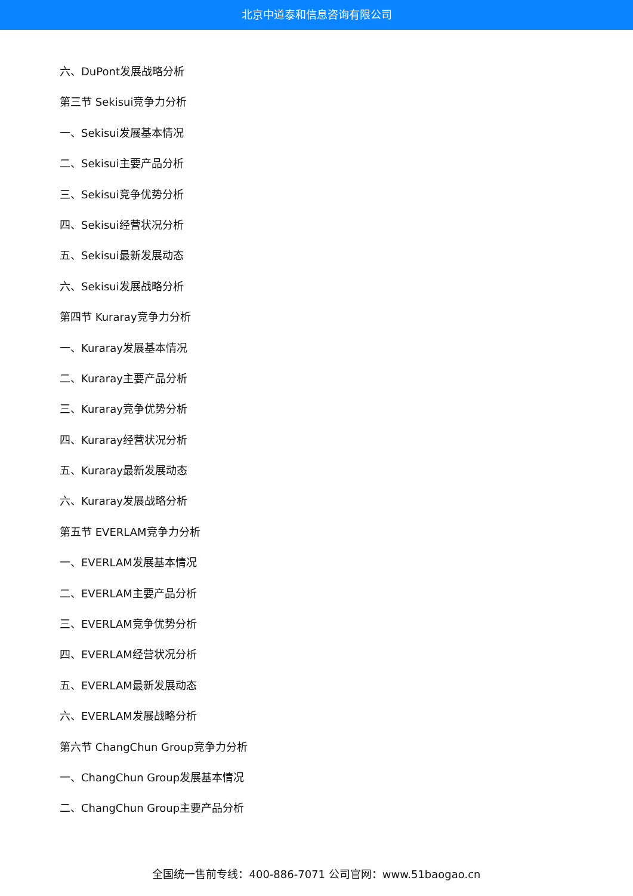北京中道泰和信息咨询有限公司
六、DuPont发展战略分析
第三节 Sekisui竞争力分析
一、Sekisui发展基本情况
二、Sekisui主要产品分析
三、Sekisui竞争优势分析
四、Sekisui经营状况分析
五、Sekisui最新发展动态
六、Sekisui发展战略分析
第四节 Kuraray竞争力分析
一、Kuraray发展基本情况
二、Kuraray主要产品分析
三、Kuraray竞争优势分析
四、Kuraray经营状况分析
五、Kuraray最新发展动态
六、Kuraray发展战略分析
第五节 EVERLAM竞争力分析
一、EVERLAM发展基本情况
二、EVERLAM主要产品分析
三、EVERLAM竞争优势分析
四、EVERLAM经营状况分析
五、EVERLAM最新发展动态
六、EVERLAM发展战略分析
第六节 ChangChun Group竞争力分析
一、ChangChun Group发展基本情况
二、ChangChun Group主要产品分析
全国统一售前专线：400-886-7071 公司官网：www.51baogao.cn